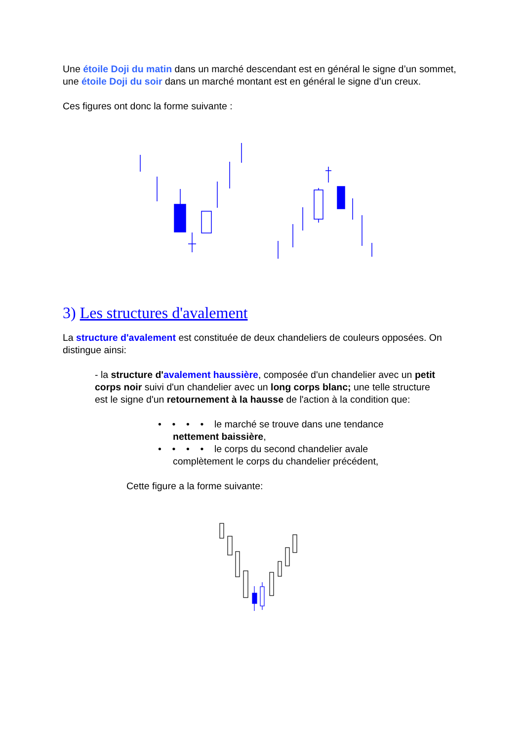Une étoile Doji du matin dans un marché descendant est en général le signe d’un sommet, une étoile Doji du soir dans un marché montant est en général le signe d’un creux.
Ces figures ont donc la forme suivante :
3) Les structures d'avalement
La structure d'avalement est constituée de deux chandeliers de couleurs opposées. On distingue ainsi:
- la structure d'avalement haussière, composée d'un chandelier avec un petit corps noir suivi d'un chandelier avec un long corps blanc; une telle structure est le signe d'un retournement à la hausse de l'action à la condition que:
• • • • le marché se trouve dans une tendance
nettement baissière,
• • • • le corps du second chandelier avale
complètement le corps du chandelier précédent,
Cette figure a la forme suivante: